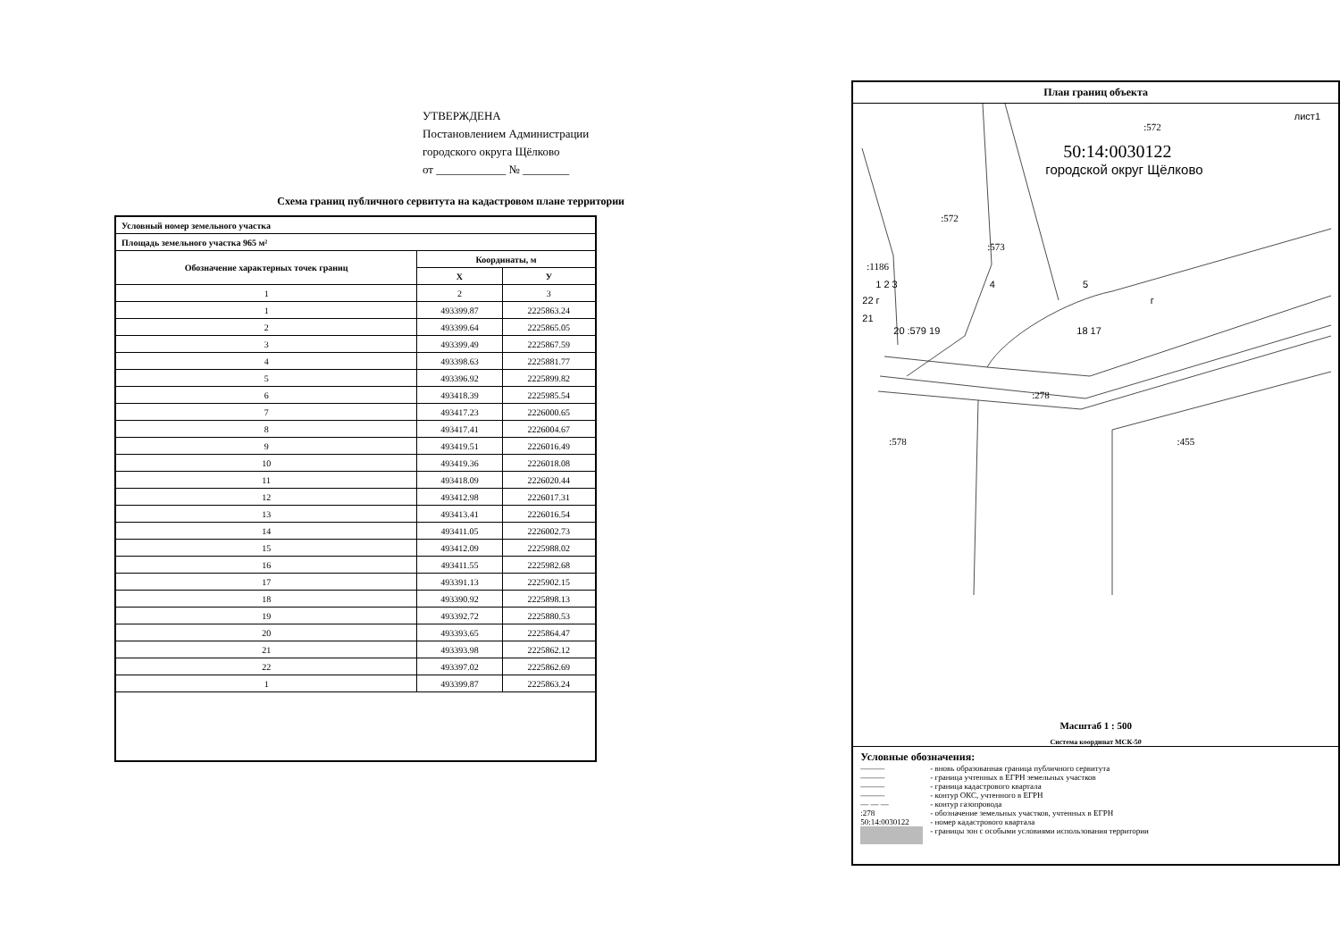УТВЕРЖДЕНА
Постановлением Администрации
городского округа Щёлково
от ____________ № ________
Схема границ публичного сервитута на кадастровом плане территории
| Условный номер земельного участка | | |
| --- | --- | --- |
| Площадь земельного участка 965 м² | | |
| Обозначение характерных точек границ | Координаты, м | |
| | X | У |
| 1 | 2 | 3 |
| 1 | 493399.87 | 2225863.24 |
| 2 | 493399.64 | 2225865.05 |
| 3 | 493399.49 | 2225867.59 |
| 4 | 493398.63 | 2225881.77 |
| 5 | 493396.92 | 2225899.82 |
| 6 | 493418.39 | 2225985.54 |
| 7 | 493417.23 | 2226000.65 |
| 8 | 493417.41 | 2226004.67 |
| 9 | 493419.51 | 2226016.49 |
| 10 | 493419.36 | 2226018.08 |
| 11 | 493418.09 | 2226020.44 |
| 12 | 493412.98 | 2226017.31 |
| 13 | 493413.41 | 2226016.54 |
| 14 | 493411.05 | 2226002.73 |
| 15 | 493412.09 | 2225988.02 |
| 16 | 493411.55 | 2225982.68 |
| 17 | 493391.13 | 2225902.15 |
| 18 | 493390.92 | 2225898.13 |
| 19 | 493392.72 | 2225880.53 |
| 20 | 493393.65 | 2225864.47 |
| 21 | 493393.98 | 2225862.12 |
| 22 | 493397.02 | 2225862.69 |
| 1 | 493399.87 | 2225863.24 |
План границ объекта
лист1
:572
50:14:0030122
городской округ Щёлково
:572
:573
:1186
1 2 3 4 5
22 г г
21
20 :579 19 18 17
:278
:578 :455
Масштаб 1 : 500
Система координат МСК-50
Условные обозначения:
——— - вновь образованная граница публичного сервитута
——— - граница учтенных в ЕГРН земельных участков
——— - граница кадастрового квартала
——— - контур ОКС, учтенного в ЕГРН
— — — - контур газопровода
:278 - обозначение земельных участков, учтенных в ЕГРН
50:14:0030122 - номер кадастрового квартала
- границы зон с особыми условиями использования территории